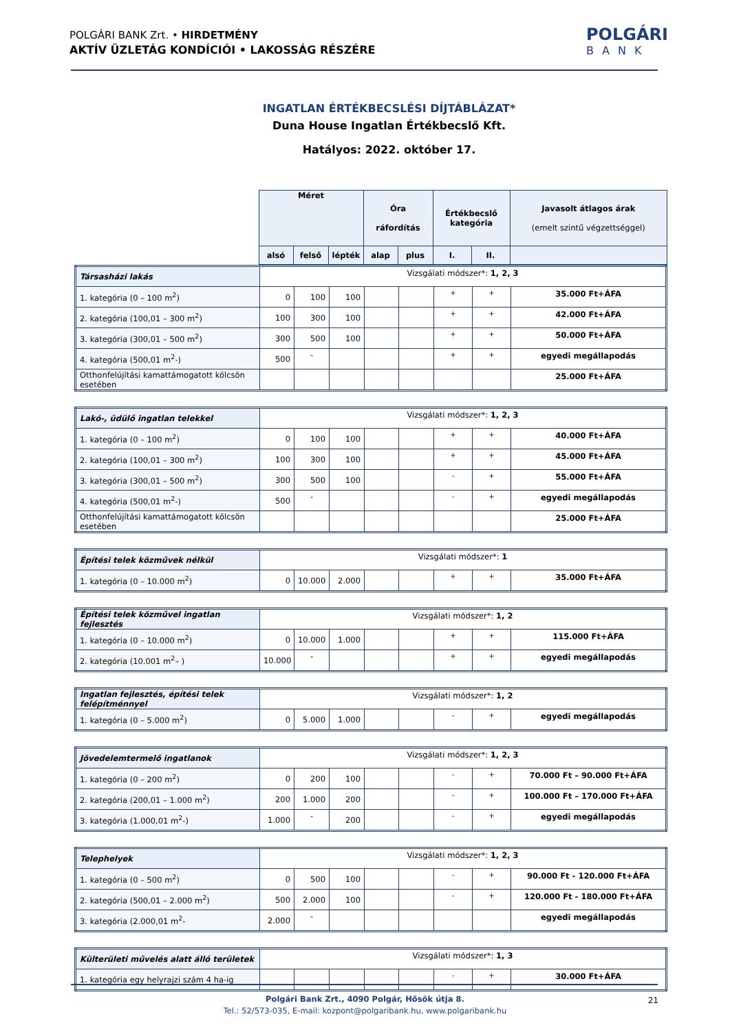POLGÁRI BANK Zrt. • HIRDETMÉNY
AKTÍV ÜZLETÁG KONDÍCIÓI • LAKOSSÁG RÉSZÉRE
POLGÁRI
BANK
INGATLAN ÉRTÉKBECSLÉSI DÍJTÁBLÁZAT*
Duna House Ingatlan Értékbecslő Kft.
Hatályos: 2022. október 17.
| | Méret | | | Óra ráfordítás | | Értékbecslő kategória | | Javasolt átlagos árak (emelt szintű végzettséggel) |
| | alsó | felső | lépték | alap | plus | I. | II. | |
| Társasházi lakás | Vizsgálati módszer*: 1, 2, 3 | | | | | | | |
| 1. kategória (0 – 100 m<sup>2</sup>) | 0 | 100 | 100 | | | + | + | 35.000 Ft+ÁFA |
| 2. kategória (100,01 – 300 m<sup>2</sup>) | 100 | 300 | 100 | | | + | + | 42.000 Ft+ÁFA |
| 3. kategória (300,01 – 500 m<sup>2</sup>) | 300 | 500 | 100 | | | + | + | 50.000 Ft+ÁFA |
| 4. kategória (500,01 m<sup>2</sup>-) | 500 | - | | | | + | + | egyedi megállapodás |
| Otthonfelújítási kamattámogatott kölcsön esetében | | | | | | | | 25.000 Ft+ÁFA |
| Lakó-, üdülő ingatlan telekkel | Vizsgálati módszer*: 1, 2, 3 | | | | | | | |
| 1. kategória (0 – 100 m<sup>2</sup>) | 0 | 100 | 100 | | | + | + | 40.000 Ft+ÁFA |
| 2. kategória (100,01 – 300 m<sup>2</sup>) | 100 | 300 | 100 | | | + | + | 45.000 Ft+ÁFA |
| 3. kategória (300,01 – 500 m<sup>2</sup>) | 300 | 500 | 100 | | | - | + | 55.000 Ft+ÁFA |
| 4. kategória (500,01 m<sup>2</sup>-) | 500 | - | | | | - | + | egyedi megállapodás |
| Otthonfelújítási kamattámogatott kölcsön esetében | | | | | | | | 25.000 Ft+ÁFA |
| Építési telek közművek nélkül | Vizsgálati módszer*: 1 | | | | | | | |
| 1. kategória (0 – 10.000 m<sup>2</sup>) | 0 | 10.000 | 2.000 | | | + | + | 35.000 Ft+ÁFA |
| Építési telek közművel ingatlan fejlesztés | Vizsgálati módszer*: 1, 2 | | | | | | | |
| 1. kategória (0 – 10.000 m<sup>2</sup>) | 0 | 10.000 | 1.000 | | | + | + | 115.000 Ft+ÁFA |
| 2. kategória (10.001 m<sup>2</sup>– ) | 10.000 | - | | | | + | + | egyedi megállapodás |
| Ingatlan fejlesztés, építési telek felépítménnyel | Vizsgálati módszer*: 1, 2 | | | | | | | |
| 1. kategória (0 – 5.000 m<sup>2</sup>) | 0 | 5.000 | 1.000 | | | - | + | egyedi megállapodás |
| Jövedelemtermelő ingatlanok | Vizsgálati módszer*: 1, 2, 3 | | | | | | | |
| 1. kategória (0 – 200 m<sup>2</sup>) | 0 | 200 | 100 | | | - | + | 70.000 Ft – 90.000 Ft+ÁFA |
| 2. kategória (200,01 – 1.000 m<sup>2</sup>) | 200 | 1.000 | 200 | | | - | + | 100.000 Ft – 170.000 Ft+ÁFA |
| 3. kategória (1.000,01 m<sup>2</sup>-) | 1.000 | - | 200 | | | - | + | egyedi megállapodás |
| Telephelyek | Vizsgálati módszer*: 1, 2, 3 | | | | | | | |
| 1. kategória (0 – 500 m<sup>2</sup>) | 0 | 500 | 100 | | | - | + | 90.000 Ft - 120.000 Ft+ÁFA |
| 2. kategória (500,01 – 2.000 m<sup>2</sup>) | 500 | 2.000 | 100 | | | - | + | 120.000 Ft - 180.000 Ft+ÁFA |
| 3. kategória (2.000,01 m<sup>2</sup>- | 2.000 | - | | | | | | egyedi megállapodás |
| Külterületi művelés alatt álló területek | Vizsgálati módszer*: 1, 3 | | | | | | | |
| 1. kategória egy helyrajzi szám 4 ha-ig | | | | | | - | + | 30.000 Ft+ÁFA |
Polgári Bank Zrt., 4090 Polgár, Hősök útja 8.
Tel.: 52/573-035, E-mail: kozpont@polgaribank.hu, www.polgaribank.hu
21